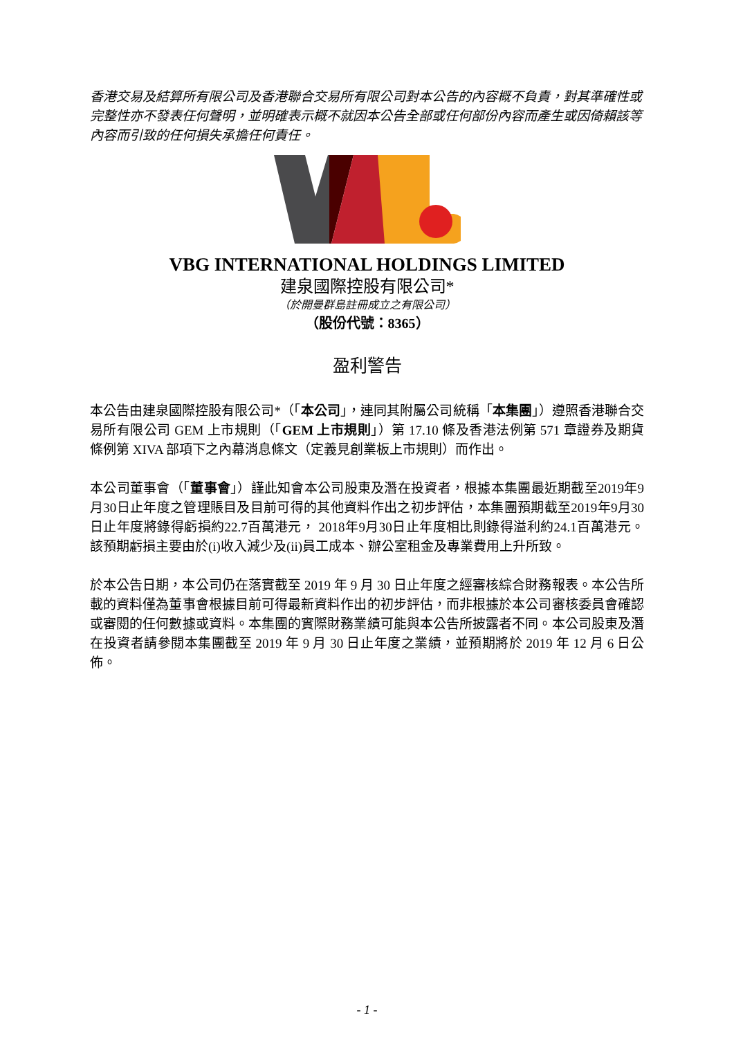香港交易及結算所有限公司及香港聯合交易所有限公司對本公告的內容概不負責，對其準確性或完整性亦不發表任何聲明，並明確表示概不就因本公告全部或任何部份內容而產生或因倚賴該等內容而引致的任何損失承擔任何責任。
VBG INTERNATIONAL HOLDINGS LIMITED
建泉國際控股有限公司*
（於開曼群島註冊成立之有限公司）
（股份代號：8365）
盈利警告
本公告由建泉國際控股有限公司*（「本公司」，連同其附屬公司統稱「本集團」）遵照香港聯合交易所有限公司 GEM 上市規則（「GEM 上市規則」）第 17.10 條及香港法例第 571 章證券及期貨條例第 XIVA 部項下之內幕消息條文（定義見創業板上市規則）而作出。
本公司董事會（「董事會」）謹此知會本公司股東及潛在投資者，根據本集團最近期截至2019年9月30日止年度之管理賬目及目前可得的其他資料作出之初步評估，本集團預期截至2019年9月30日止年度將錄得虧損約22.7百萬港元， 2018年9月30日止年度相比則錄得溢利約24.1百萬港元。 該預期虧損主要由於(i)收入減少及(ii)員工成本、辦公室租金及專業費用上升所致。
於本公告日期，本公司仍在落實截至 2019 年 9 月 30 日止年度之經審核綜合財務報表。本公告所載的資料僅為董事會根據目前可得最新資料作出的初步評估，而非根據於本公司審核委員會確認或審閱的任何數據或資料。本集團的實際財務業績可能與本公告所披露者不同。本公司股東及潛在投資者請參閱本集團截至 2019 年 9 月 30 日止年度之業績，並預期將於 2019 年 12 月 6 日公佈。
- 1 -